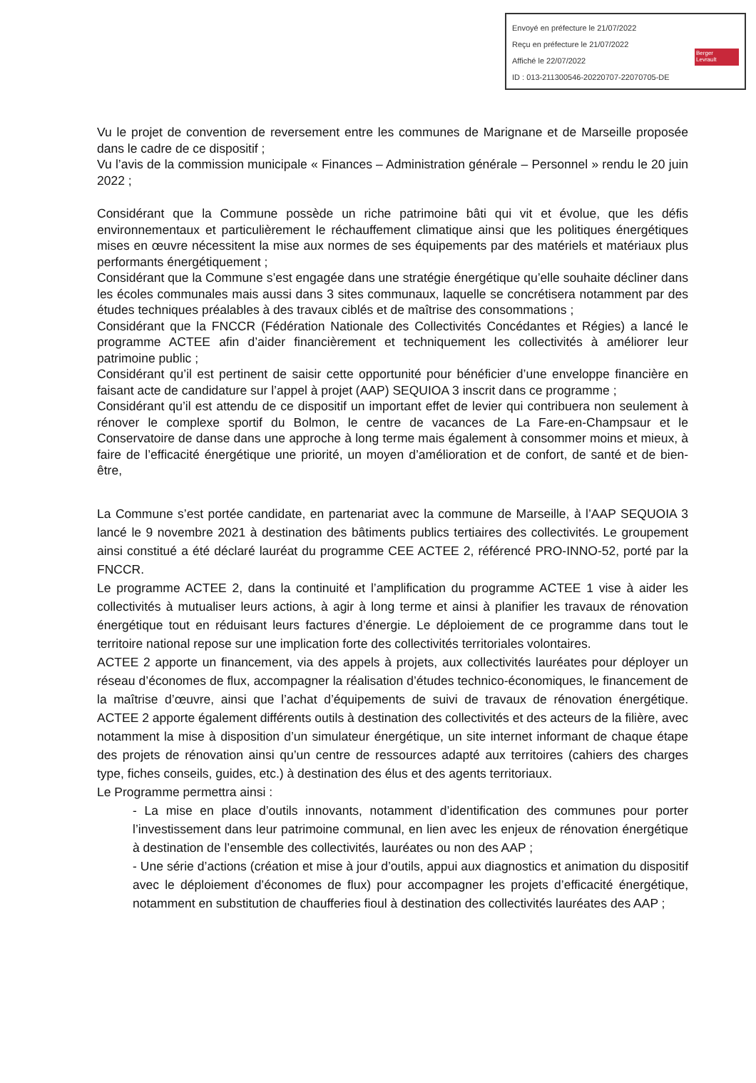Envoyé en préfecture le 21/07/2022
Reçu en préfecture le 21/07/2022
Affiché le 22/07/2022
ID : 013-211300546-20220707-22070705-DE
Berger
Levrault
Vu le projet de convention de reversement entre les communes de Marignane et de Marseille proposée dans le cadre de ce dispositif ;
Vu l’avis de la commission municipale « Finances – Administration générale – Personnel » rendu le 20 juin 2022 ;
Considérant que la Commune possède un riche patrimoine bâti qui vit et évolue, que les défis environnementaux et particulièrement le réchauffement climatique ainsi que les politiques énergétiques mises en œuvre nécessitent la mise aux normes de ses équipements par des matériels et matériaux plus performants énergétiquement ;
Considérant que la Commune s’est engagée dans une stratégie énergétique qu’elle souhaite décliner dans les écoles communales mais aussi dans 3 sites communaux, laquelle se concrétisera notamment par des études techniques préalables à des travaux ciblés et de maîtrise des consommations ;
Considérant que la FNCCR (Fédération Nationale des Collectivités Concédantes et Régies) a lancé le programme ACTEE afin d’aider financièrement et techniquement les collectivités à améliorer leur patrimoine public ;
Considérant qu’il est pertinent de saisir cette opportunité pour bénéficier d’une enveloppe financière en faisant acte de candidature sur l’appel à projet (AAP) SEQUIOA 3 inscrit dans ce programme ;
Considérant qu’il est attendu de ce dispositif un important effet de levier qui contribuera non seulement à rénover le complexe sportif du Bolmon, le centre de vacances de La Fare-en-Champsaur et le Conservatoire de danse dans une approche à long terme mais également à consommer moins et mieux, à faire de l’efficacité énergétique une priorité, un moyen d’amélioration et de confort, de santé et de bien-être,
La Commune s’est portée candidate, en partenariat avec la commune de Marseille, à l’AAP SEQUOIA 3 lancé le 9 novembre 2021 à destination des bâtiments publics tertiaires des collectivités. Le groupement ainsi constitué a été déclaré lauréat du programme CEE ACTEE 2, référencé PRO-INNO-52, porté par la FNCCR.
Le programme ACTEE 2, dans la continuité et l’amplification du programme ACTEE 1 vise à aider les collectivités à mutualiser leurs actions, à agir à long terme et ainsi à planifier les travaux de rénovation énergétique tout en réduisant leurs factures d’énergie. Le déploiement de ce programme dans tout le territoire national repose sur une implication forte des collectivités territoriales volontaires.
ACTEE 2 apporte un financement, via des appels à projets, aux collectivités lauréates pour déployer un réseau d’économes de flux, accompagner la réalisation d’études technico-économiques, le financement de la maîtrise d’œuvre, ainsi que l’achat d’équipements de suivi de travaux de rénovation énergétique. ACTEE 2 apporte également différents outils à destination des collectivités et des acteurs de la filière, avec notamment la mise à disposition d’un simulateur énergétique, un site internet informant de chaque étape des projets de rénovation ainsi qu’un centre de ressources adapté aux territoires (cahiers des charges type, fiches conseils, guides, etc.) à destination des élus et des agents territoriaux.
Le Programme permettra ainsi :
- La mise en place d’outils innovants, notamment d’identification des communes pour porter l’investissement dans leur patrimoine communal, en lien avec les enjeux de rénovation énergétique à destination de l’ensemble des collectivités, lauréates ou non des AAP ;
- Une série d’actions (création et mise à jour d’outils, appui aux diagnostics et animation du dispositif avec le déploiement d’économes de flux) pour accompagner les projets d’efficacité énergétique, notamment en substitution de chaufferies fioul à destination des collectivités lauréates des AAP ;